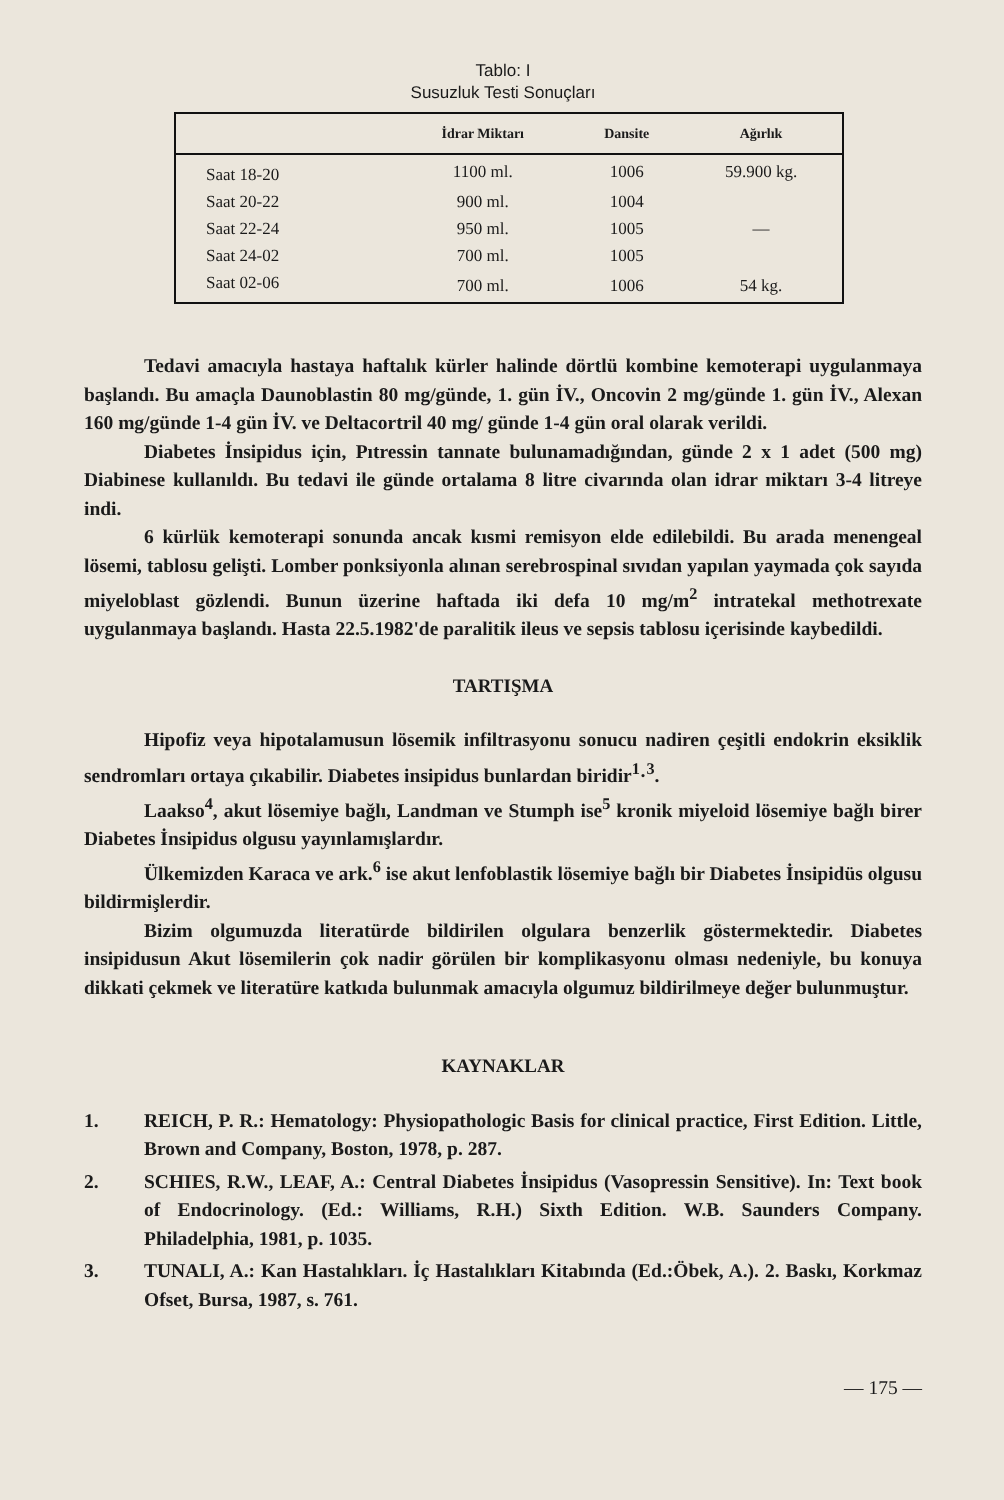Tablo: I
Susuzluk Testi Sonuçları
| | İdrar Miktarı | Dansite | Ağırlık |
| --- | --- | --- | --- |
| Saat 18-20 | 1100 ml. | 1006 | 59.900 kg. |
| Saat 20-22 | 900 ml. | 1004 | |
| Saat 22-24 | 950 ml. | 1005 | — |
| Saat 24-02 | 700 ml. | 1005 | |
| Saat 02-06 | 700 ml. | 1006 | 54 kg. |
Tedavi amacıyla hastaya haftalık kürler halinde dörtlü kombine kemoterapi uygulanmaya başlandı. Bu amaçla Daunoblastin 80 mg/günde, 1. gün İV., Oncovin 2 mg/günde 1. gün İV., Alexan 160 mg/günde 1-4 gün İV. ve Deltacortril 40 mg/ günde 1-4 gün oral olarak verildi.
Diabetes İnsipidus için, Pıtressin tannate bulunamadığından, günde 2 x 1 adet (500 mg) Diabinese kullanıldı. Bu tedavi ile günde ortalama 8 litre civarında olan idrar miktarı 3-4 litreye indi.
6 kürlük kemoterapi sonunda ancak kısmi remisyon elde edilebildi. Bu arada menengeal lösemi, tablosu gelişti. Lomber ponksiyonla alınan serebrospinal sıvıdan yapılan yaymada çok sayıda miyeloblast gözlendi. Bunun üzerine haftada iki defa 10 mg/m<sup>2</sup> intratekal methotrexate uygulanmaya başlandı. Hasta 22.5.1982'de paralitik ileus ve sepsis tablosu içerisinde kaybedildi.
TARTIŞMA
Hipofiz veya hipotalamusun lösemik infiltrasyonu sonucu nadiren çeşitli endokrin eksiklik sendromları ortaya çıkabilir. Diabetes insipidus bunlardan biridir<sup>1</sup>·<sup>3</sup>.
Laakso<sup>4</sup>, akut lösemiye bağlı, Landman ve Stumph ise<sup>5</sup> kronik miyeloid lösemiye bağlı birer Diabetes İnsipidus olgusu yayınlamışlardır.
Ülkemizden Karaca ve ark.<sup>6</sup> ise akut lenfoblastik lösemiye bağlı bir Diabetes İnsipidüs olgusu bildirmişlerdir.
Bizim olgumuzda literatürde bildirilen olgulara benzerlik göstermektedir. Diabetes insipidusun Akut lösemilerin çok nadir görülen bir komplikasyonu olması nedeniyle, bu konuya dikkati çekmek ve literatüre katkıda bulunmak amacıyla olgumuz bildirilmeye değer bulunmuştur.
KAYNAKLAR
1. REICH, P. R.: Hematology: Physiopathologic Basis for clinical practice, First Edition. Little, Brown and Company, Boston, 1978, p. 287.
2. SCHIES, R.W., LEAF, A.: Central Diabetes İnsipidus (Vasopressin Sensitive). In: Text book of Endocrinology. (Ed.: Williams, R.H.) Sixth Edition. W.B. Saunders Company. Philadelphia, 1981, p. 1035.
3. TUNALI, A.: Kan Hastalıkları. İç Hastalıkları Kitabında (Ed.:Öbek, A.). 2. Baskı, Korkmaz Ofset, Bursa, 1987, s. 761.
— 175 —